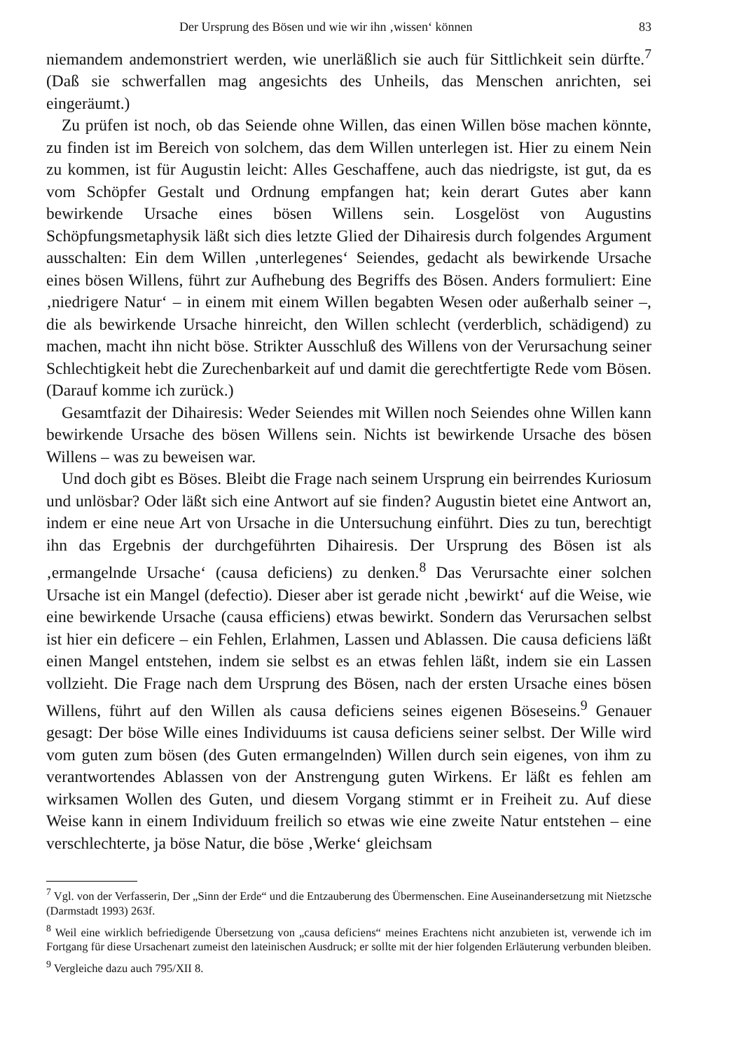Der Ursprung des Bösen und wie wir ihn ‚wissen‘ können 83
niemandem andemonstriert werden, wie unerläßlich sie auch für Sittlichkeit sein dürfte.<sup>7</sup> (Daß sie schwerfallen mag angesichts des Unheils, das Menschen anrichten, sei eingeräumt.)
Zu prüfen ist noch, ob das Seiende ohne Willen, das einen Willen böse machen könnte, zu finden ist im Bereich von solchem, das dem Willen unterlegen ist. Hier zu einem Nein zu kommen, ist für Augustin leicht: Alles Geschaffene, auch das niedrigste, ist gut, da es vom Schöpfer Gestalt und Ordnung empfangen hat; kein derart Gutes aber kann bewirkende Ursache eines bösen Willens sein. Losgelöst von Augustins Schöpfungsmetaphysik läßt sich dies letzte Glied der Dihairesis durch folgendes Argument ausschalten: Ein dem Willen ‚unterlegenes‘ Seiendes, gedacht als bewirkende Ursache eines bösen Willens, führt zur Aufhebung des Begriffs des Bösen. Anders formuliert: Eine ‚niedrigere Natur‘ – in einem mit einem Willen begabten Wesen oder außerhalb seiner –, die als bewirkende Ursache hinreicht, den Willen schlecht (verderblich, schädigend) zu machen, macht ihn nicht böse. Strikter Ausschluß des Willens von der Verursachung seiner Schlechtigkeit hebt die Zurechenbarkeit auf und damit die gerechtfertigte Rede vom Bösen. (Darauf komme ich zurück.)
Gesamtfazit der Dihairesis: Weder Seiendes mit Willen noch Seiendes ohne Willen kann bewirkende Ursache des bösen Willens sein. Nichts ist bewirkende Ursache des bösen Willens – was zu beweisen war.
Und doch gibt es Böses. Bleibt die Frage nach seinem Ursprung ein beirrendes Kuriosum und unlösbar? Oder läßt sich eine Antwort auf sie finden? Augustin bietet eine Antwort an, indem er eine neue Art von Ursache in die Untersuchung einführt. Dies zu tun, berechtigt ihn das Ergebnis der durchgeführten Dihairesis. Der Ursprung des Bösen ist als ‚ermangelnde Ursache‘ (causa deficiens) zu denken.<sup>8</sup> Das Verursachte einer solchen Ursache ist ein Mangel (defectio). Dieser aber ist gerade nicht ‚bewirkt‘ auf die Weise, wie eine bewirkende Ursache (causa efficiens) etwas bewirkt. Sondern das Verursachen selbst ist hier ein deficere – ein Fehlen, Erlahmen, Lassen und Ablassen. Die causa deficiens läßt einen Mangel entstehen, indem sie selbst es an etwas fehlen läßt, indem sie ein Lassen vollzieht. Die Frage nach dem Ursprung des Bösen, nach der ersten Ursache eines bösen Willens, führt auf den Willen als causa deficiens seines eigenen Böseseins.<sup>9</sup> Genauer gesagt: Der böse Wille eines Individuums ist causa deficiens seiner selbst. Der Wille wird vom guten zum bösen (des Guten ermangelnden) Willen durch sein eigenes, von ihm zu verantwortendes Ablassen von der Anstrengung guten Wirkens. Er läßt es fehlen am wirksamen Wollen des Guten, und diesem Vorgang stimmt er in Freiheit zu. Auf diese Weise kann in einem Individuum freilich so etwas wie eine zweite Natur entstehen – eine verschlechterte, ja böse Natur, die böse ‚Werke‘ gleichsam
<sup>7</sup> Vgl. von der Verfasserin, Der „Sinn der Erde“ und die Entzauberung des Übermenschen. Eine Auseinandersetzung mit Nietzsche (Darmstadt 1993) 263f.
<sup>8</sup> Weil eine wirklich befriedigende Übersetzung von „causa deficiens“ meines Erachtens nicht anzubieten ist, verwende ich im Fortgang für diese Ursachenart zumeist den lateinischen Ausdruck; er sollte mit der hier folgenden Erläuterung verbunden bleiben.
<sup>9</sup> Vergleiche dazu auch 795/XII 8.